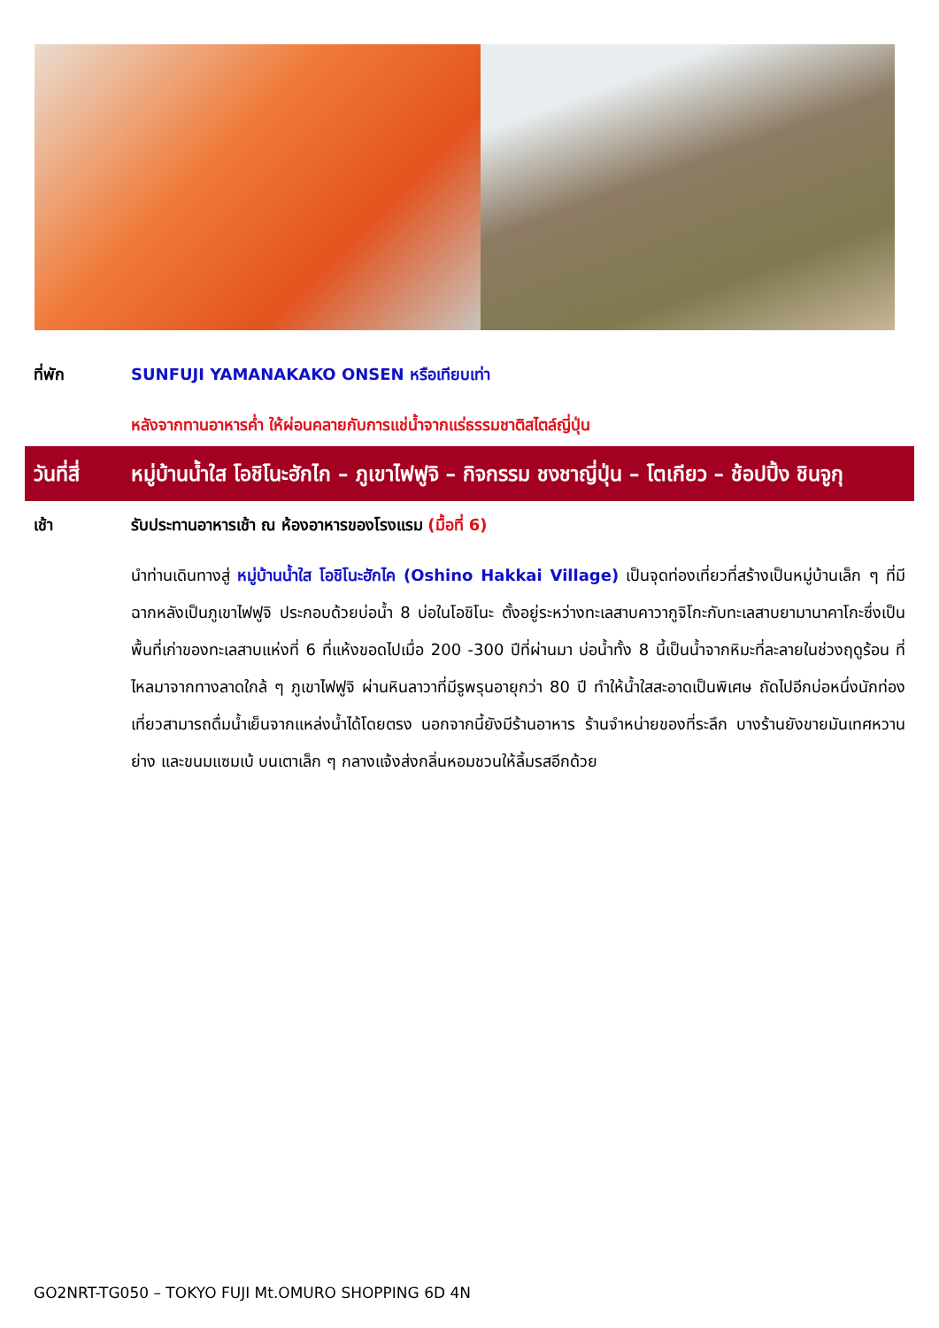ที่พัก SUNFUJI YAMANAKAKO ONSEN หรือเทียบเท่า
หลังจากทานอาหารค่ำ ให้ผ่อนคลายกับการแช่น้ำจากแร่ธรรมชาติสไตล์ญี่ปุ่น
วันที่สี่
หมู่บ้านน้ำใส โอชิโนะฮักไก – ภูเขาไฟฟูจิ – กิจกรรม ชงชาญี่ปุ่น – โตเกียว – ช้อปปิ้ง ชินจูกุ
เช้า รับประทานอาหารเช้า ณ ห้องอาหารของโรงแรม (มื้อที่ 6)
นำท่านเดินทางสู่ หมู่บ้านน้ำใส โอชิโนะฮักไค (Oshino Hakkai Village) เป็นจุดท่องเที่ยวที่สร้างเป็นหมู่บ้านเล็ก ๆ ที่มีฉากหลังเป็นภูเขาไฟฟูจิ ประกอบด้วยบ่อน้ำ 8 บ่อในโอชิโนะ ตั้งอยู่ระหว่างทะเลสาบคาวากูจิโกะกับทะเลสาบยามานาคาโกะซึ่งเป็นพื้นที่เก่าของทะเลสาบแห่งที่ 6 ที่แห้งขอดไปเมื่อ 200 -300 ปีที่ผ่านมา บ่อน้ำทั้ง 8 นี้เป็นน้ำจากหิมะที่ละลายในช่วงฤดูร้อน ที่ไหลมาจากทางลาดใกล้ ๆ ภูเขาไฟฟูจิ ผ่านหินลาวาที่มีรูพรุนอายุกว่า 80 ปี ทำให้น้ำใสสะอาดเป็นพิเศษ ถัดไปอีกบ่อหนึ่งนักท่องเที่ยวสามารถดื่มน้ำเย็นจากแหล่งน้ำได้โดยตรง นอกจากนี้ยังมีร้านอาหาร ร้านจำหน่ายของที่ระลึก บางร้านยังขายมันเทศหวานย่าง และขนมแซมเบ้ บนเตาเล็ก ๆ กลางแจ้งส่งกลิ่นหอมชวนให้ลิ้มรสอีกด้วย
GO2NRT-TG050 – TOKYO FUJI Mt.OMURO SHOPPING 6D 4N